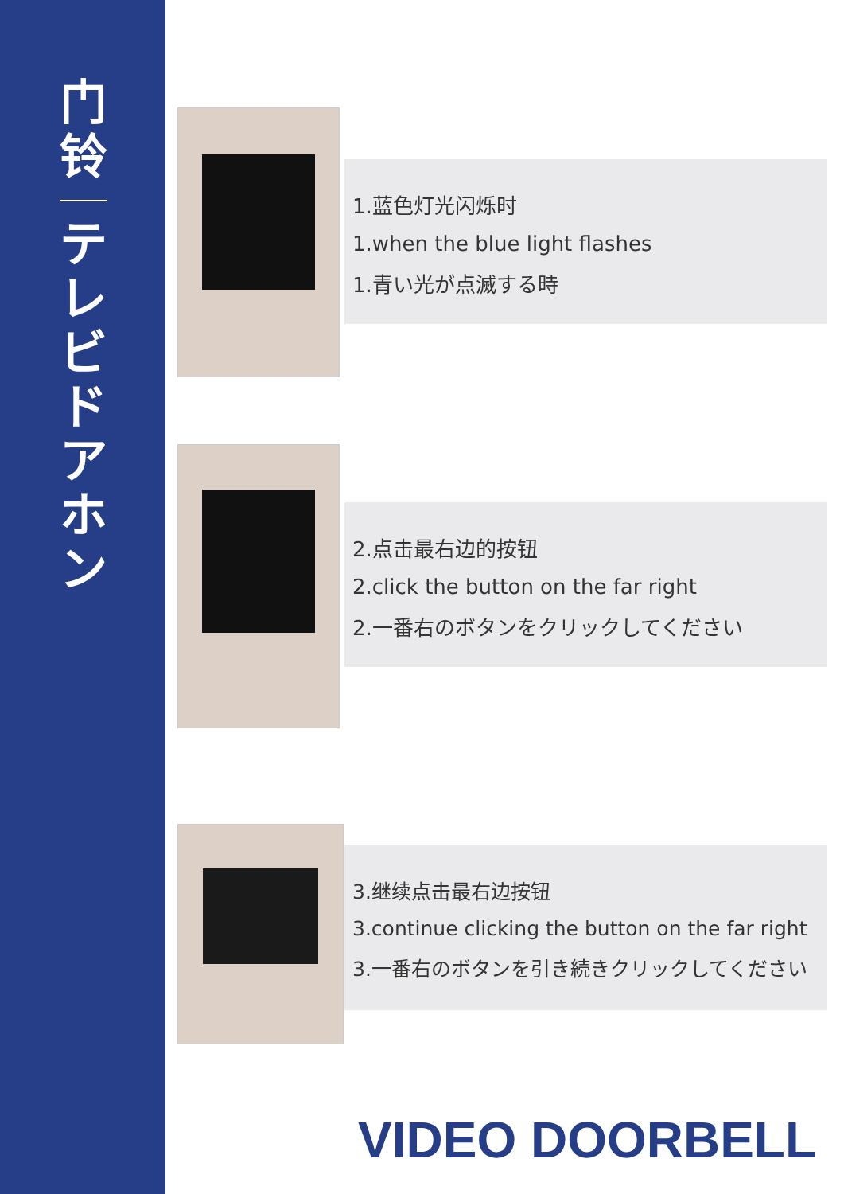门
铃
テ
レ
ビ
ド
ア
ホ
ン
1.蓝色灯光闪烁时
1.when the blue light flashes
1.青い光が点滅する時
2.点击最右边的按钮
2.click the button on the far right
2.一番右のボタンをクリックしてください
3.继续点击最右边按钮
3.continue clicking the button on the far right
3.一番右のボタンを引き続きクリックしてください
VIDEO DOORBELL